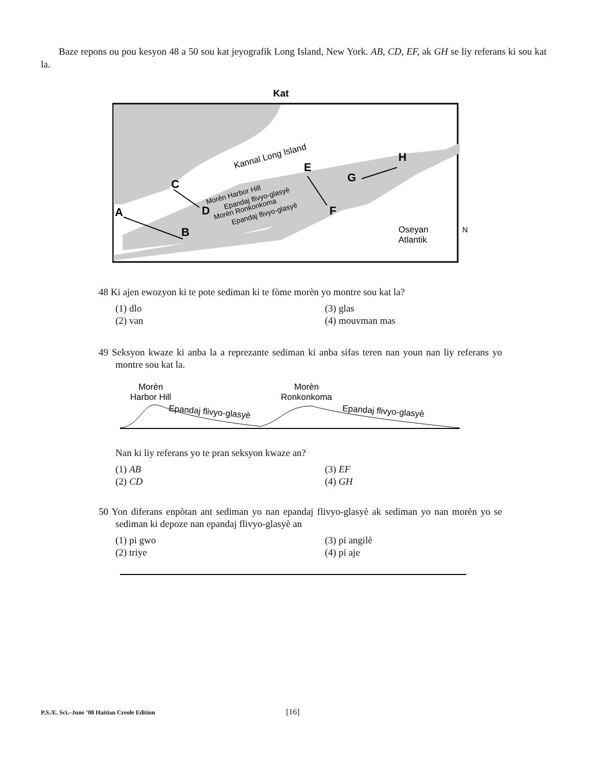Baze repons ou pou kesyon 48 a 50 sou kat jeyografik Long Island, New York. AB, CD, EF, ak GH se liy referans ki sou kat la.
Kat
Kannal Long Island
Oseyan
Atlantik
N
Morèn Harbor Hill
Epandaj flivyo-glasyè
Morèn Ronkonkoma
Epandaj flivyo-glasyè
A
B
C
D
E
F
G
H
48 Ki ajen ewozyon ki te pote sediman ki te fòme morèn yo montre sou kat la?
(1) dlo (3) glas (2) van (4) mouvman mas
49 Seksyon kwaze ki anba la a reprezante sediman ki anba sifas teren nan youn nan liy referans yo montre sou kat la.
Morèn
Harbor Hill
Morèn
Ronkonkoma
Epandaj flivyo-glasyè
Epandaj flivyo-glasyè
Nan ki liy referans yo te pran seksyon kwaze an?
(1) AB (3) EF (2) CD (4) GH
50 Yon diferans enpòtan ant sediman yo nan epandaj flivyo-glasyè ak sediman yo nan morèn yo se sediman ki depoze nan epandaj flivyo-glasyè an
(1) pi gwo (3) pi angilè (2) triye (4) pi aje
P.S./E. Sci.–June ’08 Haitian Creole Edition [16]